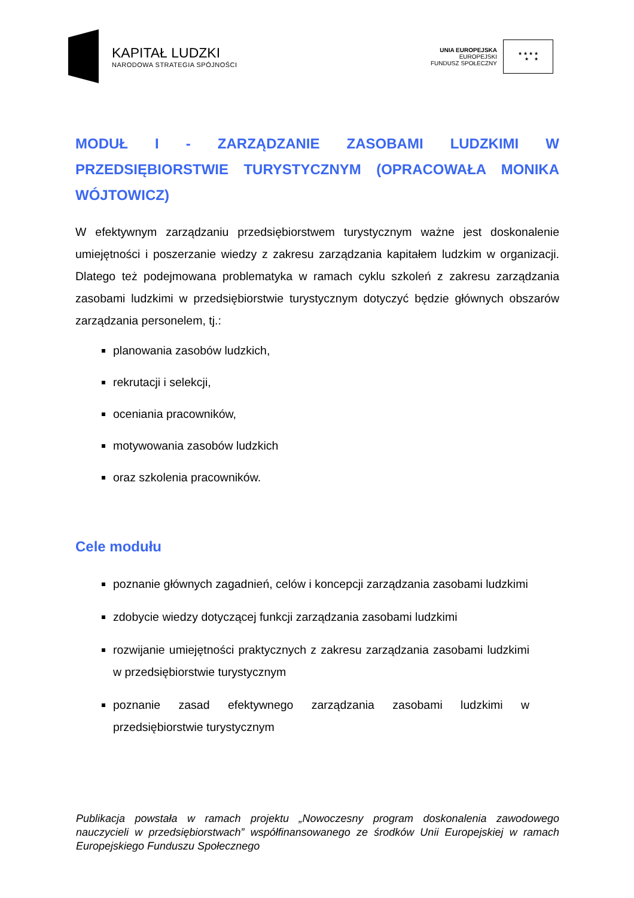KAPITAŁ LUDZKI
NARODOWA STRATEGIA SPÓJNOŚCI
UNIA EUROPEJSKA
EUROPEJSKI
FUNDUSZ SPOŁECZNY
★ ★ ★ ★
★ ★
MODUŁ I - ZARZĄDZANIE ZASOBAMI LUDZKIMI W PRZEDSIĘBIORSTWIE TURYSTYCZNYM (OPRACOWAŁA MONIKA WÓJTOWICZ)
W efektywnym zarządzaniu przedsiębiorstwem turystycznym ważne jest doskonalenie umiejętności i poszerzanie wiedzy z zakresu zarządzania kapitałem ludzkim w organizacji. Dlatego też podejmowana problematyka w ramach cyklu szkoleń z zakresu zarządzania zasobami ludzkimi w przedsiębiorstwie turystycznym dotyczyć będzie głównych obszarów zarządzania personelem, tj.:
planowania zasobów ludzkich,
rekrutacji i selekcji,
oceniania pracowników,
motywowania zasobów ludzkich
oraz szkolenia pracowników.
Cele modułu
poznanie głównych zagadnień, celów i koncepcji zarządzania zasobami ludzkimi
zdobycie wiedzy dotyczącej funkcji zarządzania zasobami ludzkimi
rozwijanie umiejętności praktycznych z zakresu zarządzania zasobami ludzkimi w przedsiębiorstwie turystycznym
poznanie zasad efektywnego zarządzania zasobami ludzkimi w przedsiębiorstwie turystycznym
Publikacja powstała w ramach projektu „Nowoczesny program doskonalenia zawodowego nauczycieli w przedsiębiorstwach” współfinansowanego ze środków Unii Europejskiej w ramach Europejskiego Funduszu Społecznego